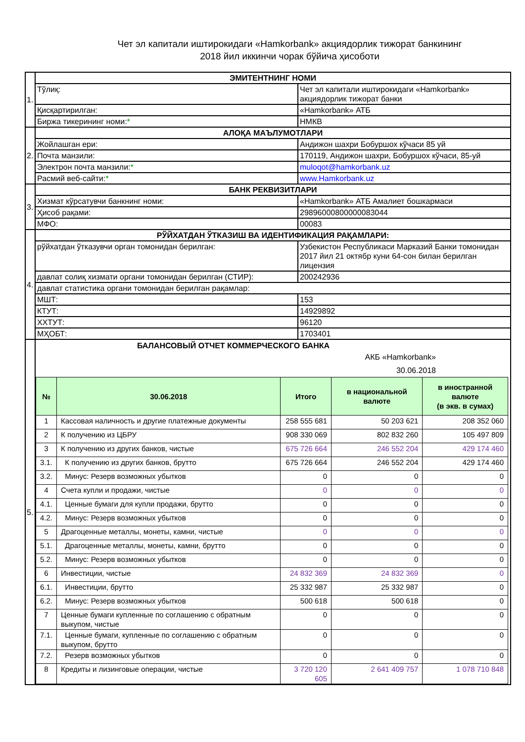Чет эл капитали иштирокидаги «Hamkorbank» акциядорлик тижорат банкининг
2018 йил иккинчи чорак бўйича ҳисоботи
| 1. | ЭМИТЕНТНИНГ НОМИ | |
| | Тўлиқ: | Чет эл капитали иштирокидаги «Hamkorbank» акциядорлик тижорат банки |
| | Қисқартирилган: | «Hamkorbank» АТБ |
| | Биржа тикерининг номи: * | НМКВ |
| 2. | АЛОҚА МАЪЛУМОТЛАРИ | |
| | Жойлашган ери: | Андижон шахри Бобуршох кўчаси 85 уй |
| | Почта манзили: | 170119, Андижон шахри, Бобуршох кўчаси, 85-уй |
| | Электрон почта манзили: * | muloqot@hamkorbank.uz |
| | Расмий веб-сайти: * | www.Hamkorbank.uz |
| 3. | БАНК РЕКВИЗИТЛАРИ | |
| | Хизмат кўрсатувчи банкнинг номи: | «Hamkorbank» АТБ Амалиет бошкармаси |
| | Ҳисоб рақами: | 29896000800000083044 |
| | МФО: | 00083 |
| 4. | РЎЙХАТДАН ЎТКАЗИШ ВА ИДЕНТИФИКАЦИЯ РАҚАМЛАРИ: | |
| | рўйхатдан ўтказувчи орган томонидан берилган: | Узбекистон Республикаси Марказий Банки томонидан 2017 йил 21 октябр куни 64-сон билан берилган лицензия |
| | давлат солиқ хизмати органи томонидан берилган (СТИР): | 200242936 |
| | давлат статистика органи томонидан берилган рақамлар: | |
| | МШТ: | 153 |
| | КТУТ: | 14929892 |
| | ХХТУТ: | 96120 |
| | МҲОБТ: | 1703401 |
| 5. | БАЛАНСОВЫЙ ОТЧЕТ КОММЕРЧЕСКОГО БАНКА АКБ «Hamkorbank» 30.06.2018 / № / 30.06.2018 / Итого / в национальной валюте / в иностранной валюте (в экв. в сумах) / / --- / --- / --- / --- / --- / / 1 / Кассовая наличность и другие платежные документы / 258 555 681 / 50 203 621 / 208 352 060 / / 2 / К получению из ЦБРУ / 908 330 069 / 802 832 260 / 105 497 809 / / 3 / К получению из других банков, чистые / 675 726 664 / 246 552 204 / 429 174 460 / / 3.1. / К получению из других банков, брутто / 675 726 664 / 246 552 204 / 429 174 460 / / 3.2. / Минус: Резерв возможных убытков / 0 / 0 / 0 / / 4 / Счета купли и продажи, чистые / 0 / 0 / 0 / / 4.1. / Ценные бумаги для купли продажи, брутто / 0 / 0 / 0 / / 4.2. / Минус: Резерв возможных убытков / 0 / 0 / 0 / / 5 / Драгоценные металлы, монеты, камни, чистые / 0 / 0 / 0 / / 5.1. / Драгоценные металлы, монеты, камни, брутто / 0 / 0 / 0 / / 5.2. / Минус: Резерв возможных убытков / 0 / 0 / 0 / / 6 / Инвестиции, чистые / 24 832 369 / 24 832 369 / 0 / / 6.1. / Инвестиции, брутто / 25 332 987 / 25 332 987 / 0 / / 6.2. / Минус: Резерв возможных убытков / 500 618 / 500 618 / 0 / / 7 / Ценные бумаги купленные по соглашению с обратным выкупом, чистые / 0 / 0 / 0 / / 7.1. / Ценные бумаги, купленные по соглашению с обратным выкупом, брутто / 0 / 0 / 0 / / 7.2. / Резерв возможных убытков / 0 / 0 / 0 / / 8 / Кредиты и лизинговые операции, чистые / 3 720 120 605 / 2 641 409 757 / 1 078 710 848 / | |